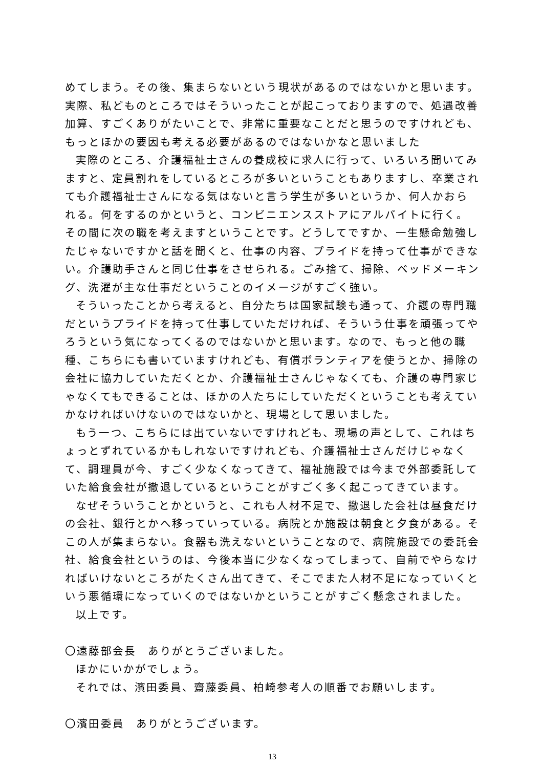めてしまう。その後、集まらないという現状があるのではないかと思います。実際、私どものところではそういったことが起こっておりますので、処遇改善加算、すごくありがたいことで、非常に重要なことだと思うのですけれども、もっとほかの要因も考える必要があるのではないかなと思いました
実際のところ、介護福祉士さんの養成校に求人に行って、いろいろ聞いてみますと、定員割れをしているところが多いということもありますし、卒業されても介護福祉士さんになる気はないと言う学生が多いというか、何人かおられる。何をするのかというと、コンビニエンスストアにアルバイトに行く。その間に次の職を考えますということです。どうしてですか、一生懸命勉強したじゃないですかと話を聞くと、仕事の内容、プライドを持って仕事ができない。介護助手さんと同じ仕事をさせられる。ごみ捨て、掃除、ベッドメーキング、洗濯が主な仕事だということのイメージがすごく強い。
そういったことから考えると、自分たちは国家試験も通って、介護の専門職だというプライドを持って仕事していただければ、そういう仕事を頑張ってやろうという気になってくるのではないかと思います。なので、もっと他の職種、こちらにも書いていますけれども、有償ボランティアを使うとか、掃除の会社に協力していただくとか、介護福祉士さんじゃなくても、介護の専門家じゃなくてもできることは、ほかの人たちにしていただくということも考えていかなければいけないのではないかと、現場として思いました。
もう一つ、こちらには出ていないですけれども、現場の声として、これはちょっとずれているかもしれないですけれども、介護福祉士さんだけじゃなくて、調理員が今、すごく少なくなってきて、福祉施設では今まで外部委託していた給食会社が撤退しているということがすごく多く起こってきています。
なぜそういうことかというと、これも人材不足で、撤退した会社は昼食だけの会社、銀行とかへ移っていっている。病院とか施設は朝食と夕食がある。そこの人が集まらない。食器も洗えないということなので、病院施設での委託会社、給食会社というのは、今後本当に少なくなってしまって、自前でやらなければいけないところがたくさん出てきて、そこでまた人材不足になっていくという悪循環になっていくのではないかということがすごく懸念されました。
以上です。
〇遠藤部会長　ありがとうございました。
ほかにいかがでしょう。
それでは、濱田委員、齋藤委員、柏崎参考人の順番でお願いします。
〇濱田委員　ありがとうございます。
13